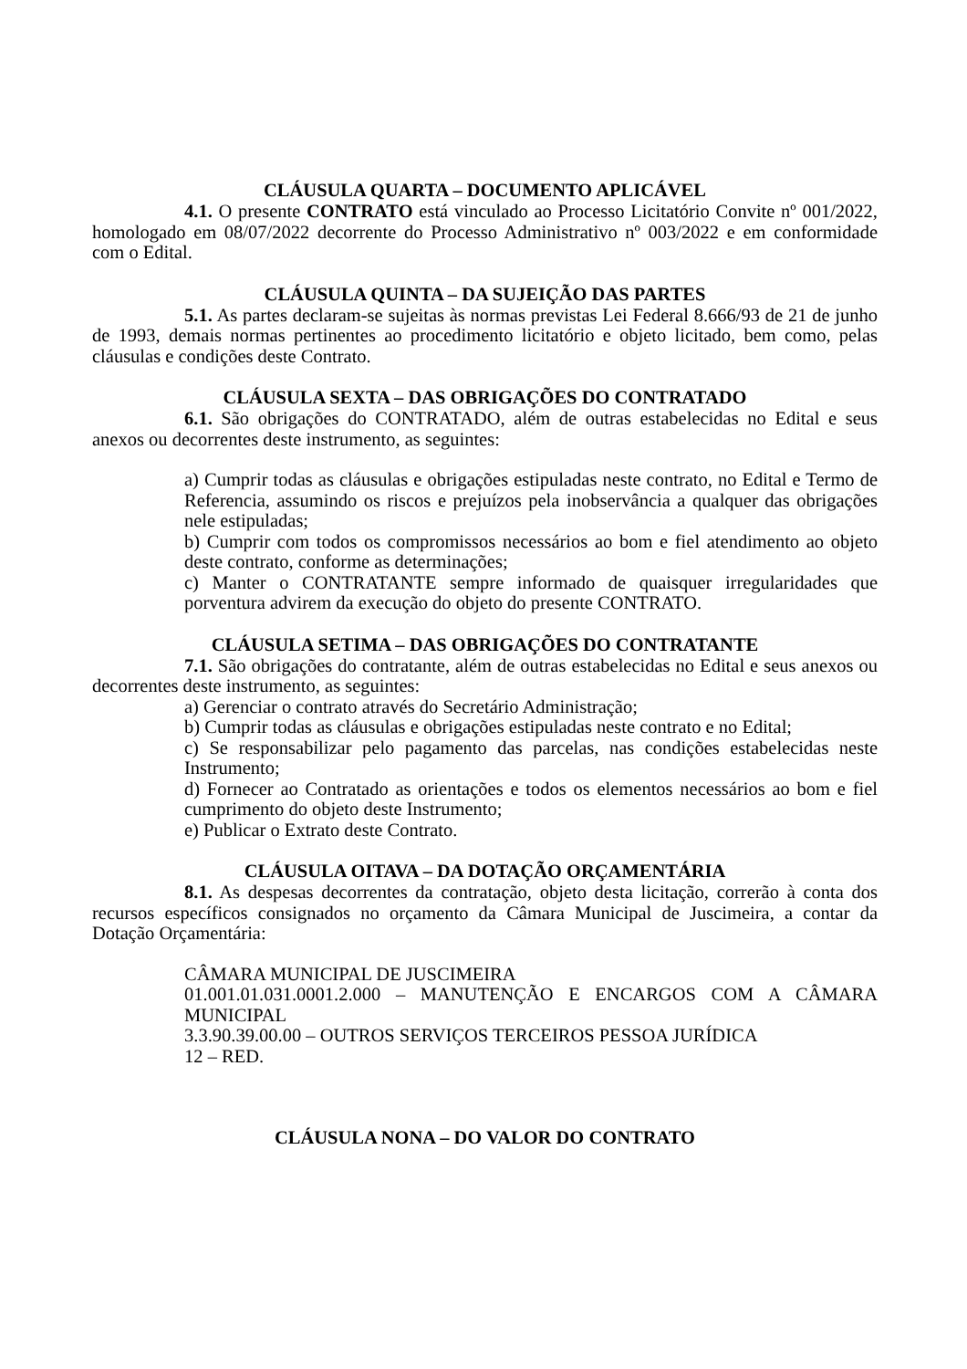CLÁUSULA QUARTA – DOCUMENTO APLICÁVEL
4.1. O presente CONTRATO está vinculado ao Processo Licitatório Convite nº 001/2022, homologado em 08/07/2022 decorrente do Processo Administrativo nº 003/2022 e em conformidade com o Edital.
CLÁUSULA QUINTA – DA SUJEIÇÃO DAS PARTES
5.1. As partes declaram-se sujeitas às normas previstas Lei Federal 8.666/93 de 21 de junho de 1993, demais normas pertinentes ao procedimento licitatório e objeto licitado, bem como, pelas cláusulas e condições deste Contrato.
CLÁUSULA SEXTA – DAS OBRIGAÇÕES DO CONTRATADO
6.1. São obrigações do CONTRATADO, além de outras estabelecidas no Edital e seus anexos ou decorrentes deste instrumento, as seguintes:
a) Cumprir todas as cláusulas e obrigações estipuladas neste contrato, no Edital e Termo de Referencia, assumindo os riscos e prejuízos pela inobservância a qualquer das obrigações nele estipuladas;
b) Cumprir com todos os compromissos necessários ao bom e fiel atendimento ao objeto deste contrato, conforme as determinações;
c) Manter o CONTRATANTE sempre informado de quaisquer irregularidades que porventura advirem da execução do objeto do presente CONTRATO.
CLÁUSULA SETIMA – DAS OBRIGAÇÕES DO CONTRATANTE
7.1. São obrigações do contratante, além de outras estabelecidas no Edital e seus anexos ou decorrentes deste instrumento, as seguintes:
a) Gerenciar o contrato através do Secretário Administração;
b) Cumprir todas as cláusulas e obrigações estipuladas neste contrato e no Edital;
c) Se responsabilizar pelo pagamento das parcelas, nas condições estabelecidas neste Instrumento;
d) Fornecer ao Contratado as orientações e todos os elementos necessários ao bom e fiel cumprimento do objeto deste Instrumento;
e) Publicar o Extrato deste Contrato.
CLÁUSULA OITAVA – DA DOTAÇÃO ORÇAMENTÁRIA
8.1. As despesas decorrentes da contratação, objeto desta licitação, correrão à conta dos recursos específicos consignados no orçamento da Câmara Municipal de Juscimeira, a contar da Dotação Orçamentária:
CÂMARA MUNICIPAL DE JUSCIMEIRA
01.001.01.031.0001.2.000 – MANUTENÇÃO E ENCARGOS COM A CÂMARA MUNICIPAL
3.3.90.39.00.00 – OUTROS SERVIÇOS TERCEIROS PESSOA JURÍDICA
12 – RED.
CLÁUSULA NONA – DO VALOR DO CONTRATO